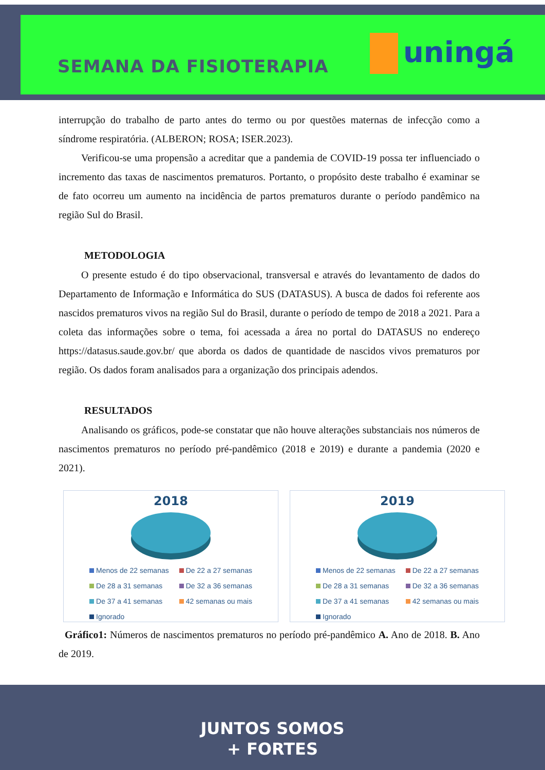SEMANA DA FISIOTERAPIA uningá
interrupção do trabalho de parto antes do termo ou por questões maternas de infecção como a síndrome respiratória. (ALBERON; ROSA; ISER.2023).
Verificou-se uma propensão a acreditar que a pandemia de COVID-19 possa ter influenciado o incremento das taxas de nascimentos prematuros. Portanto, o propósito deste trabalho é examinar se de fato ocorreu um aumento na incidência de partos prematuros durante o período pandêmico na região Sul do Brasil.
METODOLOGIA
O presente estudo é do tipo observacional, transversal e através do levantamento de dados do Departamento de Informação e Informática do SUS (DATASUS). A busca de dados foi referente aos nascidos prematuros vivos na região Sul do Brasil, durante o período de tempo de 2018 a 2021. Para a coleta das informações sobre o tema, foi acessada a área no portal do DATASUS no endereço https://datasus.saude.gov.br/ que aborda os dados de quantidade de nascidos vivos prematuros por região. Os dados foram analisados para a organização dos principais adendos.
RESULTADOS
Analisando os gráficos, pode-se constatar que não houve alterações substanciais nos números de nascimentos prematuros no período pré-pandêmico (2018 e 2019) e durante a pandemia (2020 e 2021).
2018
Menos de 22 semanas De 22 a 27 semanas De 28 a 31 semanas De 32 a 36 semanas De 37 a 41 semanas 42 semanas ou mais Ignorado
2019
Menos de 22 semanas De 22 a 27 semanas De 28 a 31 semanas De 32 a 36 semanas De 37 a 41 semanas 42 semanas ou mais Ignorado
Gráfico1: Números de nascimentos prematuros no período pré-pandêmico A. Ano de 2018. B. Ano de 2019.
JUNTOS SOMOS
+ FORTES